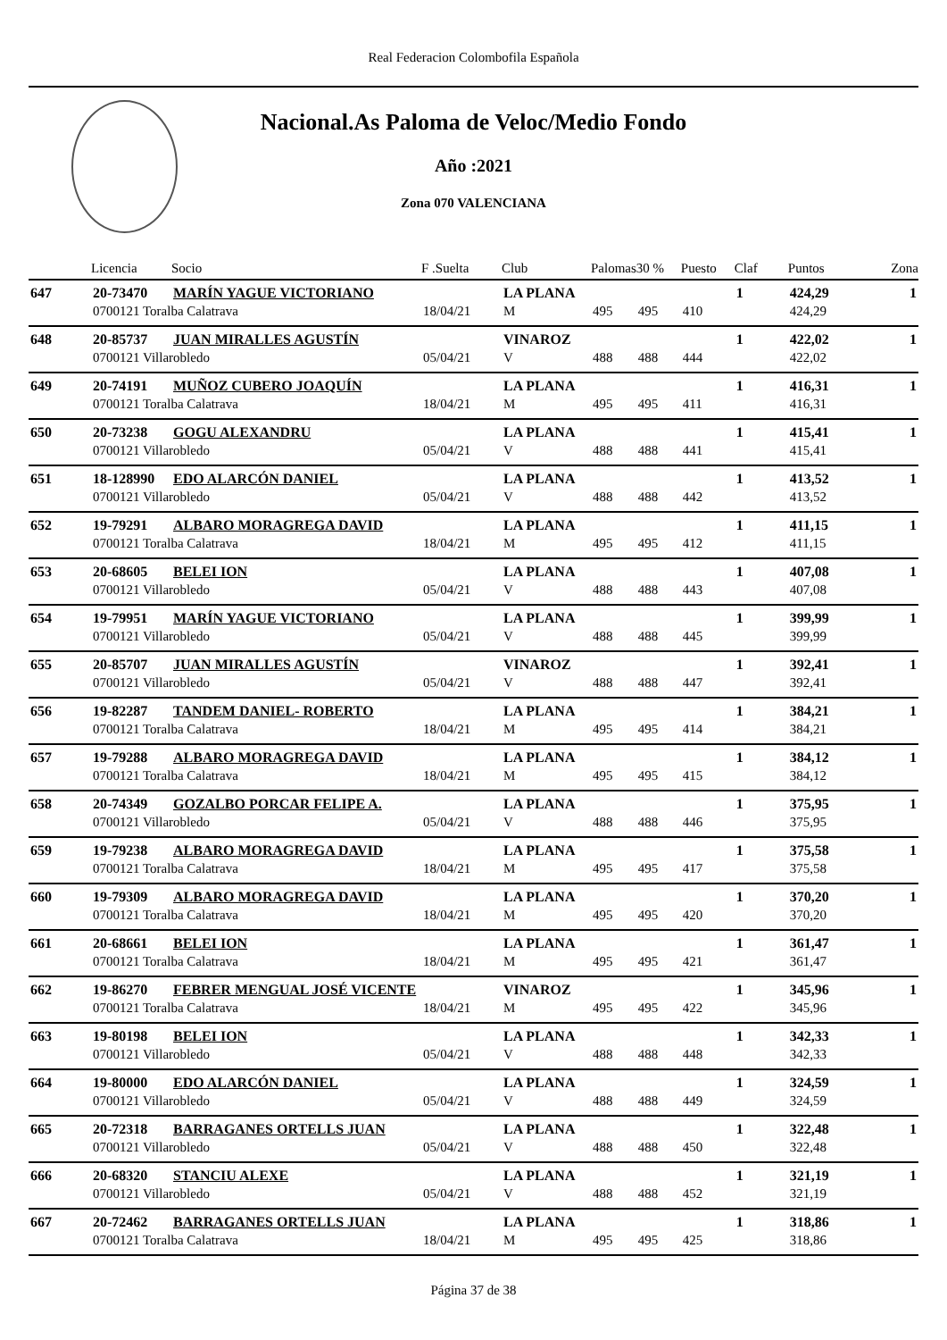Real Federacion Colombofila Española
Nacional.As Paloma de Veloc/Medio Fondo
Año :2021
Zona 070 VALENCIANA
| | Licencia | Socio | F .Suelta | Club | Palomas | 30 % | Puesto | Claf | Puntos | Zona |
| --- | --- | --- | --- | --- | --- | --- | --- | --- | --- | --- |
| 647 | 20-73470 | MARÍN YAGUE VICTORIANO | | LA PLANA | | | | 1 | 424,29 | 1 |
| | 0700121 Toralba Calatrava | | 18/04/21 | M | 495 | 495 | 410 | | 424,29 | |
| 648 | 20-85737 | JUAN MIRALLES AGUSTÍN | | VINAROZ | | | | 1 | 422,02 | 1 |
| | 0700121 Villarobledo | | 05/04/21 | V | 488 | 488 | 444 | | 422,02 | |
| 649 | 20-74191 | MUÑOZ CUBERO JOAQUÍN | | LA PLANA | | | | 1 | 416,31 | 1 |
| | 0700121 Toralba Calatrava | | 18/04/21 | M | 495 | 495 | 411 | | 416,31 | |
| 650 | 20-73238 | GOGU ALEXANDRU | | LA PLANA | | | | 1 | 415,41 | 1 |
| | 0700121 Villarobledo | | 05/04/21 | V | 488 | 488 | 441 | | 415,41 | |
| 651 | 18-128990 | EDO ALARCÓN DANIEL | | LA PLANA | | | | 1 | 413,52 | 1 |
| | 0700121 Villarobledo | | 05/04/21 | V | 488 | 488 | 442 | | 413,52 | |
| 652 | 19-79291 | ALBARO MORAGREGA DAVID | | LA PLANA | | | | 1 | 411,15 | 1 |
| | 0700121 Toralba Calatrava | | 18/04/21 | M | 495 | 495 | 412 | | 411,15 | |
| 653 | 20-68605 | BELEI ION | | LA PLANA | | | | 1 | 407,08 | 1 |
| | 0700121 Villarobledo | | 05/04/21 | V | 488 | 488 | 443 | | 407,08 | |
| 654 | 19-79951 | MARÍN YAGUE VICTORIANO | | LA PLANA | | | | 1 | 399,99 | 1 |
| | 0700121 Villarobledo | | 05/04/21 | V | 488 | 488 | 445 | | 399,99 | |
| 655 | 20-85707 | JUAN MIRALLES AGUSTÍN | | VINAROZ | | | | 1 | 392,41 | 1 |
| | 0700121 Villarobledo | | 05/04/21 | V | 488 | 488 | 447 | | 392,41 | |
| 656 | 19-82287 | TANDEM DANIEL- ROBERTO | | LA PLANA | | | | 1 | 384,21 | 1 |
| | 0700121 Toralba Calatrava | | 18/04/21 | M | 495 | 495 | 414 | | 384,21 | |
| 657 | 19-79288 | ALBARO MORAGREGA DAVID | | LA PLANA | | | | 1 | 384,12 | 1 |
| | 0700121 Toralba Calatrava | | 18/04/21 | M | 495 | 495 | 415 | | 384,12 | |
| 658 | 20-74349 | GOZALBO PORCAR FELIPE A. | | LA PLANA | | | | 1 | 375,95 | 1 |
| | 0700121 Villarobledo | | 05/04/21 | V | 488 | 488 | 446 | | 375,95 | |
| 659 | 19-79238 | ALBARO MORAGREGA DAVID | | LA PLANA | | | | 1 | 375,58 | 1 |
| | 0700121 Toralba Calatrava | | 18/04/21 | M | 495 | 495 | 417 | | 375,58 | |
| 660 | 19-79309 | ALBARO MORAGREGA DAVID | | LA PLANA | | | | 1 | 370,20 | 1 |
| | 0700121 Toralba Calatrava | | 18/04/21 | M | 495 | 495 | 420 | | 370,20 | |
| 661 | 20-68661 | BELEI ION | | LA PLANA | | | | 1 | 361,47 | 1 |
| | 0700121 Toralba Calatrava | | 18/04/21 | M | 495 | 495 | 421 | | 361,47 | |
| 662 | 19-86270 | FEBRER MENGUAL JOSÉ VICENTE | | VINAROZ | | | | 1 | 345,96 | 1 |
| | 0700121 Toralba Calatrava | | 18/04/21 | M | 495 | 495 | 422 | | 345,96 | |
| 663 | 19-80198 | BELEI ION | | LA PLANA | | | | 1 | 342,33 | 1 |
| | 0700121 Villarobledo | | 05/04/21 | V | 488 | 488 | 448 | | 342,33 | |
| 664 | 19-80000 | EDO ALARCÓN DANIEL | | LA PLANA | | | | 1 | 324,59 | 1 |
| | 0700121 Villarobledo | | 05/04/21 | V | 488 | 488 | 449 | | 324,59 | |
| 665 | 20-72318 | BARRAGANES ORTELLS JUAN | | LA PLANA | | | | 1 | 322,48 | 1 |
| | 0700121 Villarobledo | | 05/04/21 | V | 488 | 488 | 450 | | 322,48 | |
| 666 | 20-68320 | STANCIU ALEXE | | LA PLANA | | | | 1 | 321,19 | 1 |
| | 0700121 Villarobledo | | 05/04/21 | V | 488 | 488 | 452 | | 321,19 | |
| 667 | 20-72462 | BARRAGANES ORTELLS JUAN | | LA PLANA | | | | 1 | 318,86 | 1 |
| | 0700121 Toralba Calatrava | | 18/04/21 | M | 495 | 495 | 425 | | 318,86 | |
Página 37 de 38